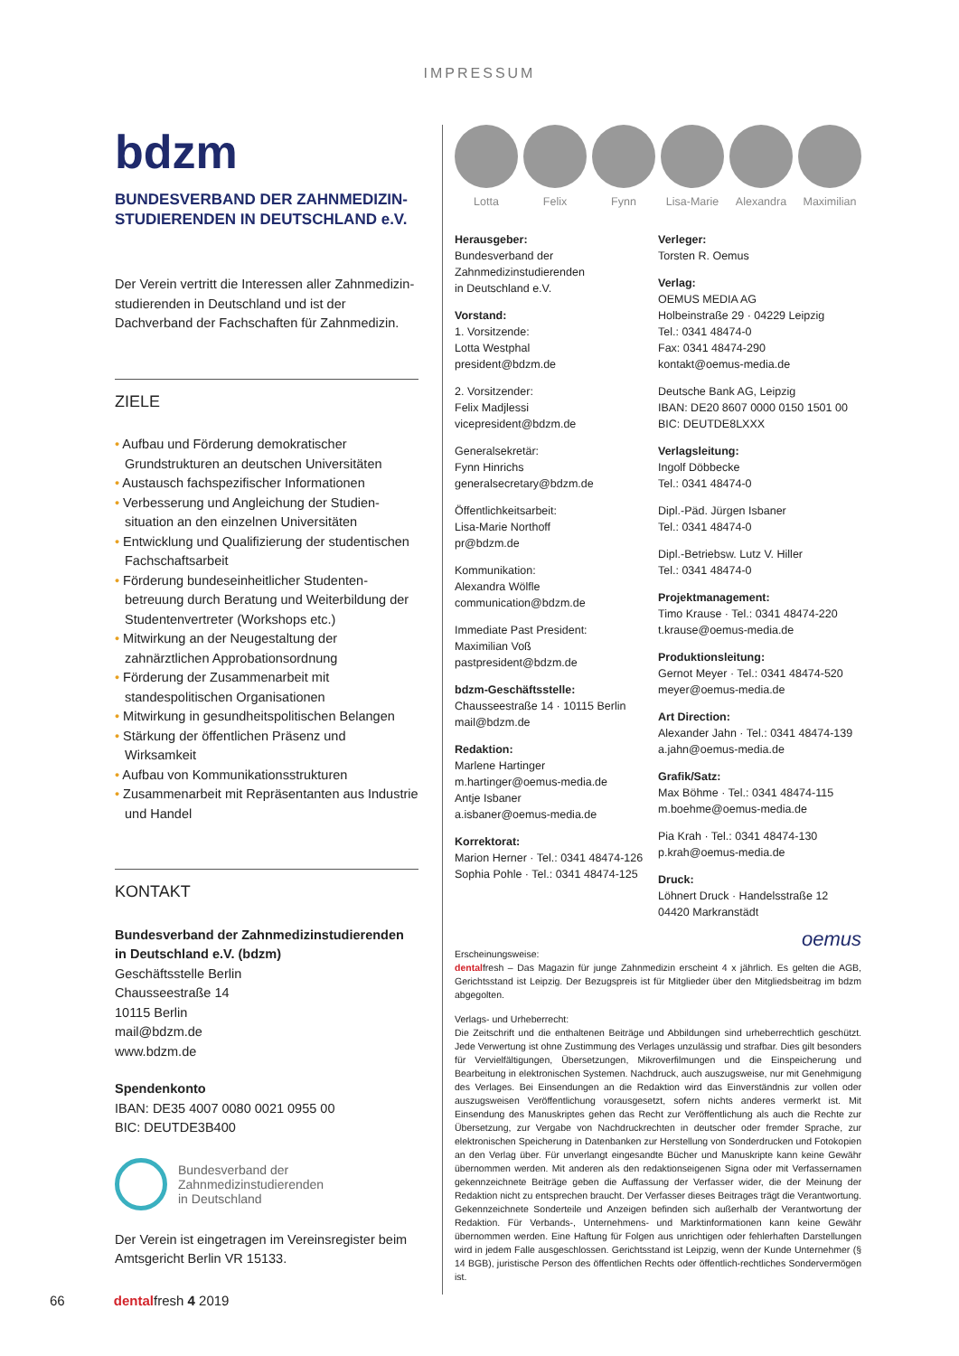IMPRESSUM
bdzm
BUNDESVERBAND DER ZAHNMEDIZIN-
STUDIERENDEN IN DEUTSCHLAND e.V.
Der Verein vertritt die Interessen aller Zahnmedizin­studierenden in Deutschland und ist der Dachverband der Fachschaften für Zahnmedizin.
ZIELE
• Aufbau und Förderung demokratischer Grundstrukturen an deutschen Universitäten
• Austausch fachspezifischer Informationen
• Verbesserung und Angleichung der Studien­situation an den einzelnen Universitäten
• Entwicklung und Qualifizierung der studentischen Fachschaftsarbeit
• Förderung bundeseinheitlicher Studenten­betreuung durch Beratung und Weiterbildung der Studentenvertreter (Workshops etc.)
• Mitwirkung an der Neugestaltung der zahnärztlichen Approbationsordnung
• Förderung der Zusammenarbeit mit standespolitischen Organisationen
• Mitwirkung in gesundheitspolitischen Belangen
• Stärkung der öffentlichen Präsenz und Wirksamkeit
• Aufbau von Kommunikationsstrukturen
• Zusammenarbeit mit Repräsentanten aus Industrie und Handel
KONTAKT
Bundesverband der Zahnmedizinstudierenden in Deutschland e.V. (bdzm)
Geschäftsstelle Berlin
Chausseestraße 14
10115 Berlin
mail@bdzm.de
www.bdzm.de
Spendenkonto
IBAN: DE35 4007 0080 0021 0955 00
BIC: DEUTDE3B400
Bundesverband der
Zahnmedizinstudierenden
in Deutschland
Der Verein ist eingetragen im Vereinsregister beim Amtsgericht Berlin VR 15133.
Lotta Felix Fynn Lisa-Marie Alexandra Maximilian
Herausgeber:
Bundesverband der
Zahnmedizinstudierenden
in Deutschland e.V.
Vorstand:
1. Vorsitzende:
Lotta Westphal
president@bdzm.de
2. Vorsitzender:
Felix Madjlessi
vicepresident@bdzm.de
Generalsekretär:
Fynn Hinrichs
generalsecretary@bdzm.de
Öffentlichkeitsarbeit:
Lisa-Marie Northoff
pr@bdzm.de
Kommunikation:
Alexandra Wölfle
communication@bdzm.de
Immediate Past President:
Maximilian Voß
pastpresident@bdzm.de
bdzm-Geschäftsstelle:
Chausseestraße 14 · 10115 Berlin
mail@bdzm.de
Redaktion:
Marlene Hartinger
m.hartinger@oemus-media.de
Antje Isbaner
a.isbaner@oemus-media.de
Korrektorat:
Marion Herner · Tel.: 0341 48474-126
Sophia Pohle · Tel.: 0341 48474-125
Verleger:
Torsten R. Oemus
Verlag:
OEMUS MEDIA AG
Holbeinstraße 29 · 04229 Leipzig
Tel.: 0341 48474-0
Fax: 0341 48474-290
kontakt@oemus-media.de
Deutsche Bank AG, Leipzig
IBAN: DE20 8607 0000 0150 1501 00
BIC: DEUTDE8LXXX
Verlagsleitung:
Ingolf Döbbecke
Tel.: 0341 48474-0
Dipl.-Päd. Jürgen Isbaner
Tel.: 0341 48474-0
Dipl.-Betriebsw. Lutz V. Hiller
Tel.: 0341 48474-0
Projektmanagement:
Timo Krause · Tel.: 0341 48474-220
t.krause@oemus-media.de
Produktionsleitung:
Gernot Meyer · Tel.: 0341 48474-520
meyer@oemus-media.de
Art Direction:
Alexander Jahn · Tel.: 0341 48474-139
a.jahn@oemus-media.de
Grafik/Satz:
Max Böhme · Tel.: 0341 48474-115
m.boehme@oemus-media.de
Pia Krah · Tel.: 0341 48474-130
p.krah@oemus-media.de
Druck:
Löhnert Druck · Handelsstraße 12
04420 Markranstädt
oemus
Erscheinungsweise:
dentalfresh – Das Magazin für junge Zahnmedizin erscheint 4 x jährlich. Es gelten die AGB, Gerichtsstand ist Leipzig. Der Bezugspreis ist für Mitglieder über den Mitgliedsbeitrag im bdzm abgegolten.
Verlags- und Urheberrecht:
Die Zeitschrift und die enthaltenen Beiträge und Abbildungen sind urheberrechtlich geschützt. Jede Verwertung ist ohne Zustimmung des Verlages unzulässig und strafbar. Dies gilt besonders für Vervielfältigungen, Übersetzungen, Mikroverfilmungen und die Einspeicherung und Bearbeitung in elektronischen Systemen. Nachdruck, auch auszugsweise, nur mit Genehmigung des Verlages. Bei Einsendungen an die Redaktion wird das Einverständnis zur vollen oder auszugsweisen Veröffentlichung vorausgesetzt, sofern nichts anderes vermerkt ist. Mit Einsendung des Manuskriptes gehen das Recht zur Veröffentlichung als auch die Rechte zur Übersetzung, zur Vergabe von Nachdruckrechten in deutscher oder fremder Sprache, zur elektronischen Speicherung in Datenbanken zur Herstellung von Sonderdrucken und Fotokopien an den Verlag über. Für unverlangt eingesandte Bücher und Manuskripte kann keine Gewähr übernommen werden. Mit anderen als den redaktionseigenen Signa oder mit Verfassernamen gekennzeichnete Beiträge geben die Auffassung der Verfasser wider, die der Meinung der Redaktion nicht zu entsprechen braucht. Der Verfasser dieses Beitrages trägt die Verantwortung. Gekennzeichnete Sonderteile und Anzeigen befinden sich außerhalb der Verantwortung der Redaktion. Für Verbands-, Unternehmens- und Marktinformationen kann keine Gewähr übernommen werden. Eine Haftung für Folgen aus unrichtigen oder fehlerhaften Darstellungen wird in jedem Falle ausgeschlossen. Gerichtsstand ist Leipzig, wenn der Kunde Unternehmer (§ 14 BGB), juristische Person des öffentlichen Rechts oder öffentlich-rechtliches Sondervermögen ist.
66 dentalfresh 4 2019